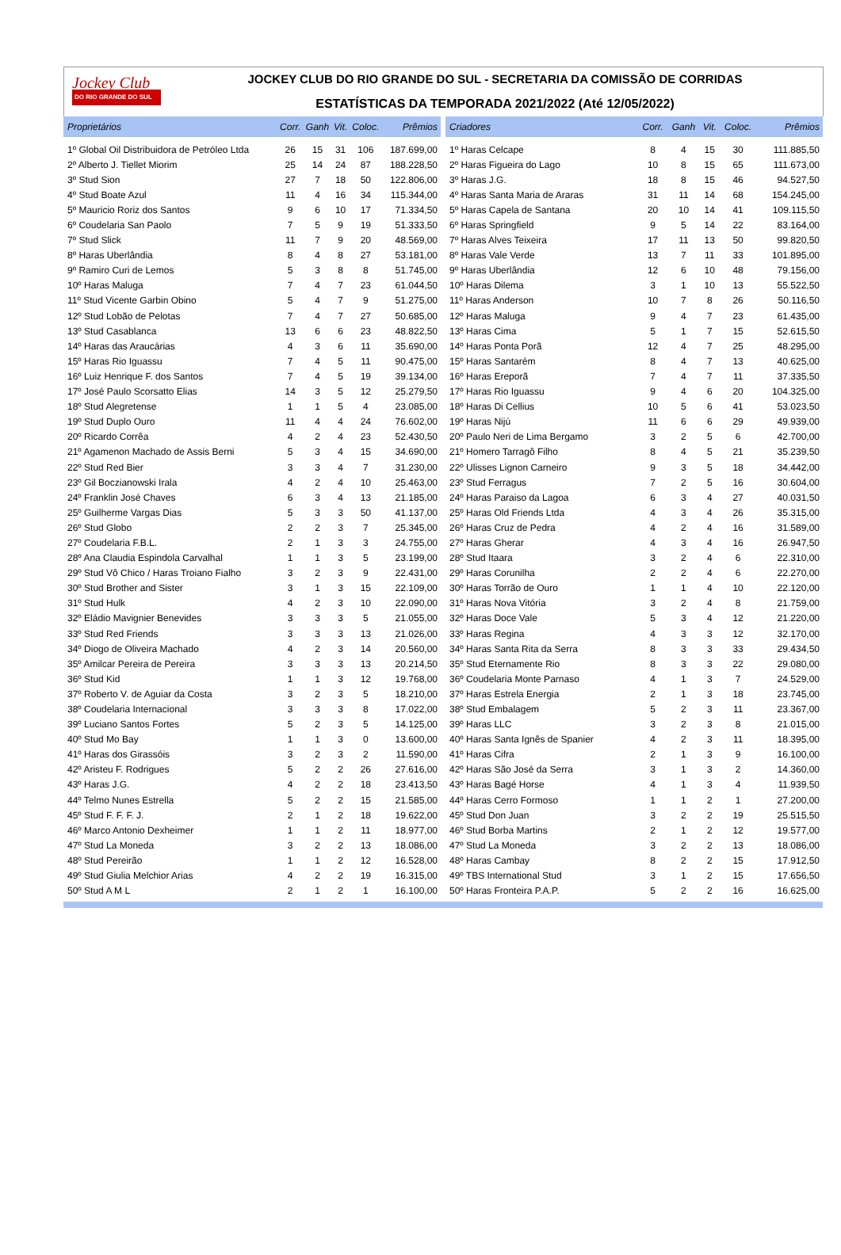Jockey Club
DO RIO GRANDE DO SUL
JOCKEY CLUB DO RIO GRANDE DO SUL - SECRETARIA DA COMISSÃO DE CORRIDAS
ESTATÍSTICAS DA TEMPORADA 2021/2022 (Até 12/05/2022)
| Proprietários | Corr. | Ganh | Vit. | Coloc. | Prêmios |
| --- | --- | --- | --- | --- | --- |
| 1º Global Oil Distribuidora de Petróleo Ltda | 26 | 15 | 31 | 106 | 187.699,00 |
| 2º Alberto J. Tiellet Miorim | 25 | 14 | 24 | 87 | 188.228,50 |
| 3º Stud Sion | 27 | 7 | 18 | 50 | 122.806,00 |
| 4º Stud Boate Azul | 11 | 4 | 16 | 34 | 115.344,00 |
| 5º Mauricio Roriz dos Santos | 9 | 6 | 10 | 17 | 71.334,50 |
| 6º Coudelaria San Paolo | 7 | 5 | 9 | 19 | 51.333,50 |
| 7º Stud Slick | 11 | 7 | 9 | 20 | 48.569,00 |
| 8º Haras Uberlândia | 8 | 4 | 8 | 27 | 53.181,00 |
| 9º Ramiro Curi de Lemos | 5 | 3 | 8 | 8 | 51.745,00 |
| 10º Haras Maluga | 7 | 4 | 7 | 23 | 61.044,50 |
| 11º Stud Vicente Garbin Obino | 5 | 4 | 7 | 9 | 51.275,00 |
| 12º Stud Lobão de Pelotas | 7 | 4 | 7 | 27 | 50.685,00 |
| 13º Stud Casablanca | 13 | 6 | 6 | 23 | 48.822,50 |
| 14º Haras das Araucárias | 4 | 3 | 6 | 11 | 35.690,00 |
| 15º Haras Rio Iguassu | 7 | 4 | 5 | 11 | 90.475,00 |
| 16º Luiz Henrique F. dos Santos | 7 | 4 | 5 | 19 | 39.134,00 |
| 17º José Paulo Scorsatto Elias | 14 | 3 | 5 | 12 | 25.279,50 |
| 18º Stud Alegretense | 1 | 1 | 5 | 4 | 23.085,00 |
| 19º Stud Duplo Ouro | 11 | 4 | 4 | 24 | 76.602,00 |
| 20º Ricardo Corrêa | 4 | 2 | 4 | 23 | 52.430,50 |
| 21º Agamenon Machado de Assis Berni | 5 | 3 | 4 | 15 | 34.690,00 |
| 22º Stud Red Bier | 3 | 3 | 4 | 7 | 31.230,00 |
| 23º Gil Boczianowski Irala | 4 | 2 | 4 | 10 | 25.463,00 |
| 24º Franklin José Chaves | 6 | 3 | 4 | 13 | 21.185,00 |
| 25º Guilherme Vargas Dias | 5 | 3 | 3 | 50 | 41.137,00 |
| 26º Stud Globo | 2 | 2 | 3 | 7 | 25.345,00 |
| 27º Coudelaria F.B.L. | 2 | 1 | 3 | 3 | 24.755,00 |
| 28º Ana Claudia Espindola Carvalhal | 1 | 1 | 3 | 5 | 23.199,00 |
| 29º Stud Vô Chico / Haras Troiano Fialho | 3 | 2 | 3 | 9 | 22.431,00 |
| 30º Stud Brother and Sister | 3 | 1 | 3 | 15 | 22.109,00 |
| 31º Stud Hulk | 4 | 2 | 3 | 10 | 22.090,00 |
| 32º Eládio Mavignier Benevides | 3 | 3 | 3 | 5 | 21.055,00 |
| 33º Stud Red Friends | 3 | 3 | 3 | 13 | 21.026,00 |
| 34º Diogo de Oliveira Machado | 4 | 2 | 3 | 14 | 20.560,00 |
| 35º Amilcar Pereira de Pereira | 3 | 3 | 3 | 13 | 20.214,50 |
| 36º Stud Kid | 1 | 1 | 3 | 12 | 19.768,00 |
| 37º Roberto V. de Aguiar da Costa | 3 | 2 | 3 | 5 | 18.210,00 |
| 38º Coudelaria Internacional | 3 | 3 | 3 | 8 | 17.022,00 |
| 39º Luciano Santos Fortes | 5 | 2 | 3 | 5 | 14.125,00 |
| 40º Stud Mo Bay | 1 | 1 | 3 | 0 | 13.600,00 |
| 41º Haras dos Girassóis | 3 | 2 | 3 | 2 | 11.590,00 |
| 42º Aristeu F. Rodrigues | 5 | 2 | 2 | 26 | 27.616,00 |
| 43º Haras J.G. | 4 | 2 | 2 | 18 | 23.413,50 |
| 44º Telmo Nunes Estrella | 5 | 2 | 2 | 15 | 21.585,00 |
| 45º Stud F. F. F. J. | 2 | 1 | 2 | 18 | 19.622,00 |
| 46º Marco Antonio Dexheimer | 1 | 1 | 2 | 11 | 18.977,00 |
| 47º Stud La Moneda | 3 | 2 | 2 | 13 | 18.086,00 |
| 48º Stud Pereirão | 1 | 1 | 2 | 12 | 16.528,00 |
| 49º Stud Giulia Melchior Arias | 4 | 2 | 2 | 19 | 16.315,00 |
| 50º Stud A M L | 2 | 1 | 2 | 1 | 16.100,00 |
| Criadores | Corr. | Ganh | Vit. | Coloc. | Prêmios |
| --- | --- | --- | --- | --- | --- |
| 1º Haras Celcape | 8 | 4 | 15 | 30 | 111.885,50 |
| 2º Haras Figueira do Lago | 10 | 8 | 15 | 65 | 111.673,00 |
| 3º Haras J.G. | 18 | 8 | 15 | 46 | 94.527,50 |
| 4º Haras Santa Maria de Araras | 31 | 11 | 14 | 68 | 154.245,00 |
| 5º Haras Capela de Santana | 20 | 10 | 14 | 41 | 109.115,50 |
| 6º Haras Springfield | 9 | 5 | 14 | 22 | 83.164,00 |
| 7º Haras Alves Teixeira | 17 | 11 | 13 | 50 | 99.820,50 |
| 8º Haras Vale Verde | 13 | 7 | 11 | 33 | 101.895,00 |
| 9º Haras Uberlândia | 12 | 6 | 10 | 48 | 79.156,00 |
| 10º Haras Dilema | 3 | 1 | 10 | 13 | 55.522,50 |
| 11º Haras Anderson | 10 | 7 | 8 | 26 | 50.116,50 |
| 12º Haras Maluga | 9 | 4 | 7 | 23 | 61.435,00 |
| 13º Haras Cima | 5 | 1 | 7 | 15 | 52.615,50 |
| 14º Haras Ponta Porã | 12 | 4 | 7 | 25 | 48.295,00 |
| 15º Haras Santarém | 8 | 4 | 7 | 13 | 40.625,00 |
| 16º Haras Ereporã | 7 | 4 | 7 | 11 | 37.335,50 |
| 17º Haras Rio Iguassu | 9 | 4 | 6 | 20 | 104.325,00 |
| 18º Haras Di Cellius | 10 | 5 | 6 | 41 | 53.023,50 |
| 19º Haras Nijú | 11 | 6 | 6 | 29 | 49.939,00 |
| 20º Paulo Neri de Lima Bergamo | 3 | 2 | 5 | 6 | 42.700,00 |
| 21º Homero Tarragô Filho | 8 | 4 | 5 | 21 | 35.239,50 |
| 22º Ulisses Lignon Carneiro | 9 | 3 | 5 | 18 | 34.442,00 |
| 23º Stud Ferragus | 7 | 2 | 5 | 16 | 30.604,00 |
| 24º Haras Paraiso da Lagoa | 6 | 3 | 4 | 27 | 40.031,50 |
| 25º Haras Old Friends Ltda | 4 | 3 | 4 | 26 | 35.315,00 |
| 26º Haras Cruz de Pedra | 4 | 2 | 4 | 16 | 31.589,00 |
| 27º Haras Gherar | 4 | 3 | 4 | 16 | 26.947,50 |
| 28º Stud Itaara | 3 | 2 | 4 | 6 | 22.310,00 |
| 29º Haras Corunilha | 2 | 2 | 4 | 6 | 22.270,00 |
| 30º Haras Torrão de Ouro | 1 | 1 | 4 | 10 | 22.120,00 |
| 31º Haras Nova Vitória | 3 | 2 | 4 | 8 | 21.759,00 |
| 32º Haras Doce Vale | 5 | 3 | 4 | 12 | 21.220,00 |
| 33º Haras Regina | 4 | 3 | 3 | 12 | 32.170,00 |
| 34º Haras Santa Rita da Serra | 8 | 3 | 3 | 33 | 29.434,50 |
| 35º Stud Eternamente Rio | 8 | 3 | 3 | 22 | 29.080,00 |
| 36º Coudelaria Monte Parnaso | 4 | 1 | 3 | 7 | 24.529,00 |
| 37º Haras Estrela Energia | 2 | 1 | 3 | 18 | 23.745,00 |
| 38º Stud Embalagem | 5 | 2 | 3 | 11 | 23.367,00 |
| 39º Haras LLC | 3 | 2 | 3 | 8 | 21.015,00 |
| 40º Haras Santa Ignês de Spanier | 4 | 2 | 3 | 11 | 18.395,00 |
| 41º Haras Cifra | 2 | 1 | 3 | 9 | 16.100,00 |
| 42º Haras São José da Serra | 3 | 1 | 3 | 2 | 14.360,00 |
| 43º Haras Bagé Horse | 4 | 1 | 3 | 4 | 11.939,50 |
| 44º Haras Cerro Formoso | 1 | 1 | 2 | 1 | 27.200,00 |
| 45º Stud Don Juan | 3 | 2 | 2 | 19 | 25.515,50 |
| 46º Stud Borba Martins | 2 | 1 | 2 | 12 | 19.577,00 |
| 47º Stud La Moneda | 3 | 2 | 2 | 13 | 18.086,00 |
| 48º Haras Cambay | 8 | 2 | 2 | 15 | 17.912,50 |
| 49º TBS International Stud | 3 | 1 | 2 | 15 | 17.656,50 |
| 50º Haras Fronteira P.A.P. | 5 | 2 | 2 | 16 | 16.625,00 |